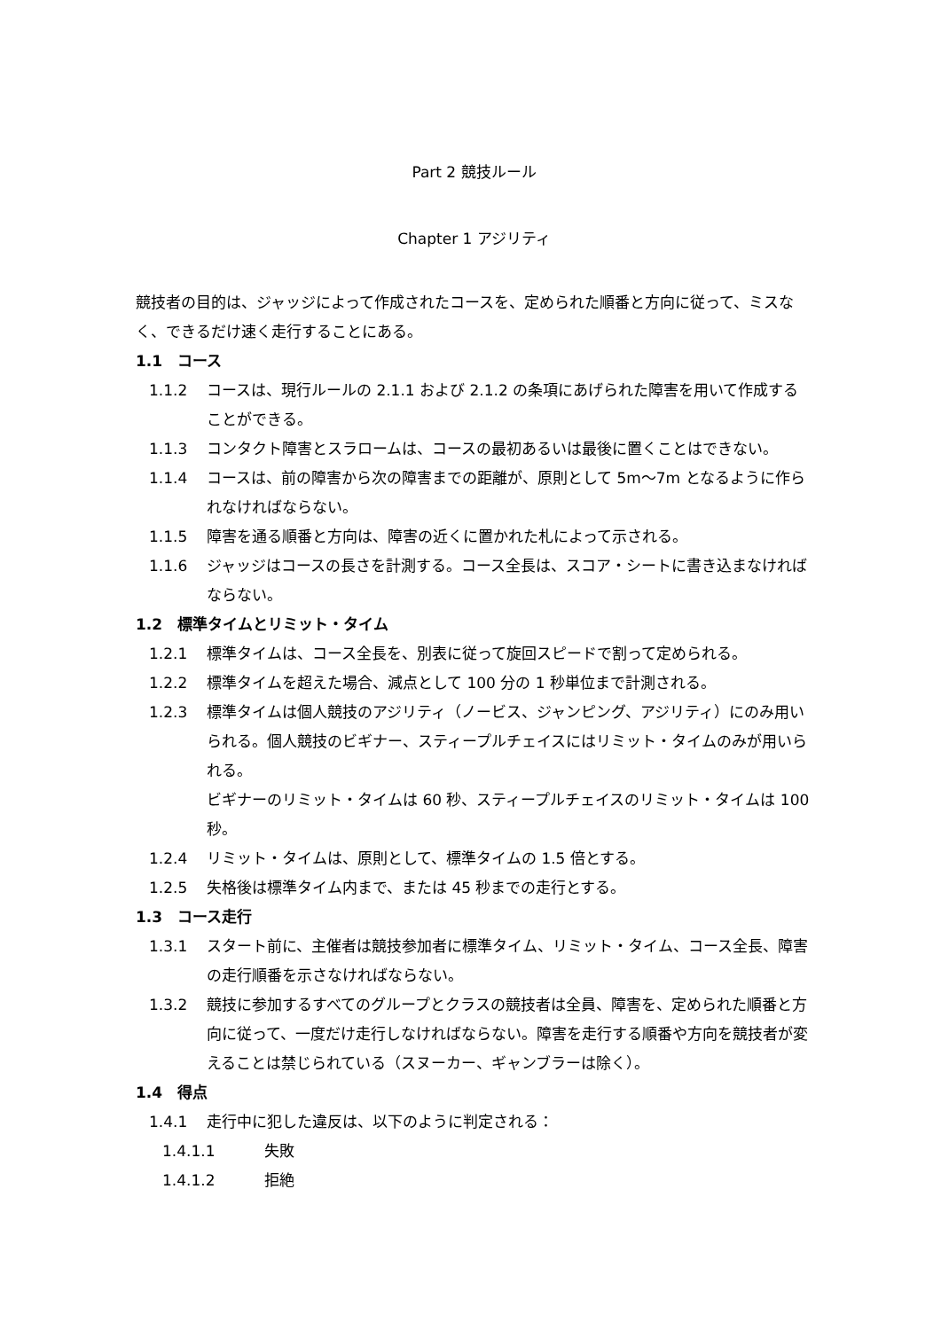Part 2 競技ルール
Chapter 1 アジリティ
競技者の目的は、ジャッジによって作成されたコースを、定められた順番と方向に従って、ミスなく、できるだけ速く走行することにある。
1.1　コース
1.1.2 コースは、現行ルールの 2.1.1 および 2.1.2 の条項にあげられた障害を用いて作成することができる。
1.1.3 コンタクト障害とスラロームは、コースの最初あるいは最後に置くことはできない。
1.1.4 コースは、前の障害から次の障害までの距離が、原則として 5m～7m となるように作られなければならない。
1.1.5 障害を通る順番と方向は、障害の近くに置かれた札によって示される。
1.1.6 ジャッジはコースの長さを計測する。コース全長は、スコア・シートに書き込まなければならない。
1.2　標準タイムとリミット・タイム
1.2.1 標準タイムは、コース全長を、別表に従って旋回スピードで割って定められる。
1.2.2 標準タイムを超えた場合、減点として 100 分の 1 秒単位まで計測される。
1.2.3 標準タイムは個人競技のアジリティ（ノービス、ジャンピング、アジリティ）にのみ用いられる。個人競技のビギナー、スティープルチェイスにはリミット・タイムのみが用いられる。
ビギナーのリミット・タイムは 60 秒、スティープルチェイスのリミット・タイムは 100 秒。
1.2.4 リミット・タイムは、原則として、標準タイムの 1.5 倍とする。
1.2.5 失格後は標準タイム内まで、または 45 秒までの走行とする。
1.3　コース走行
1.3.1 スタート前に、主催者は競技参加者に標準タイム、リミット・タイム、コース全長、障害の走行順番を示さなければならない。
1.3.2 競技に参加するすべてのグループとクラスの競技者は全員、障害を、定められた順番と方向に従って、一度だけ走行しなければならない。障害を走行する順番や方向を競技者が変えることは禁じられている（スヌーカー、ギャンブラーは除く）。
1.4　得点
1.4.1 走行中に犯した違反は、以下のように判定される：
1.4.1.1 失敗
1.4.1.2 拒絶